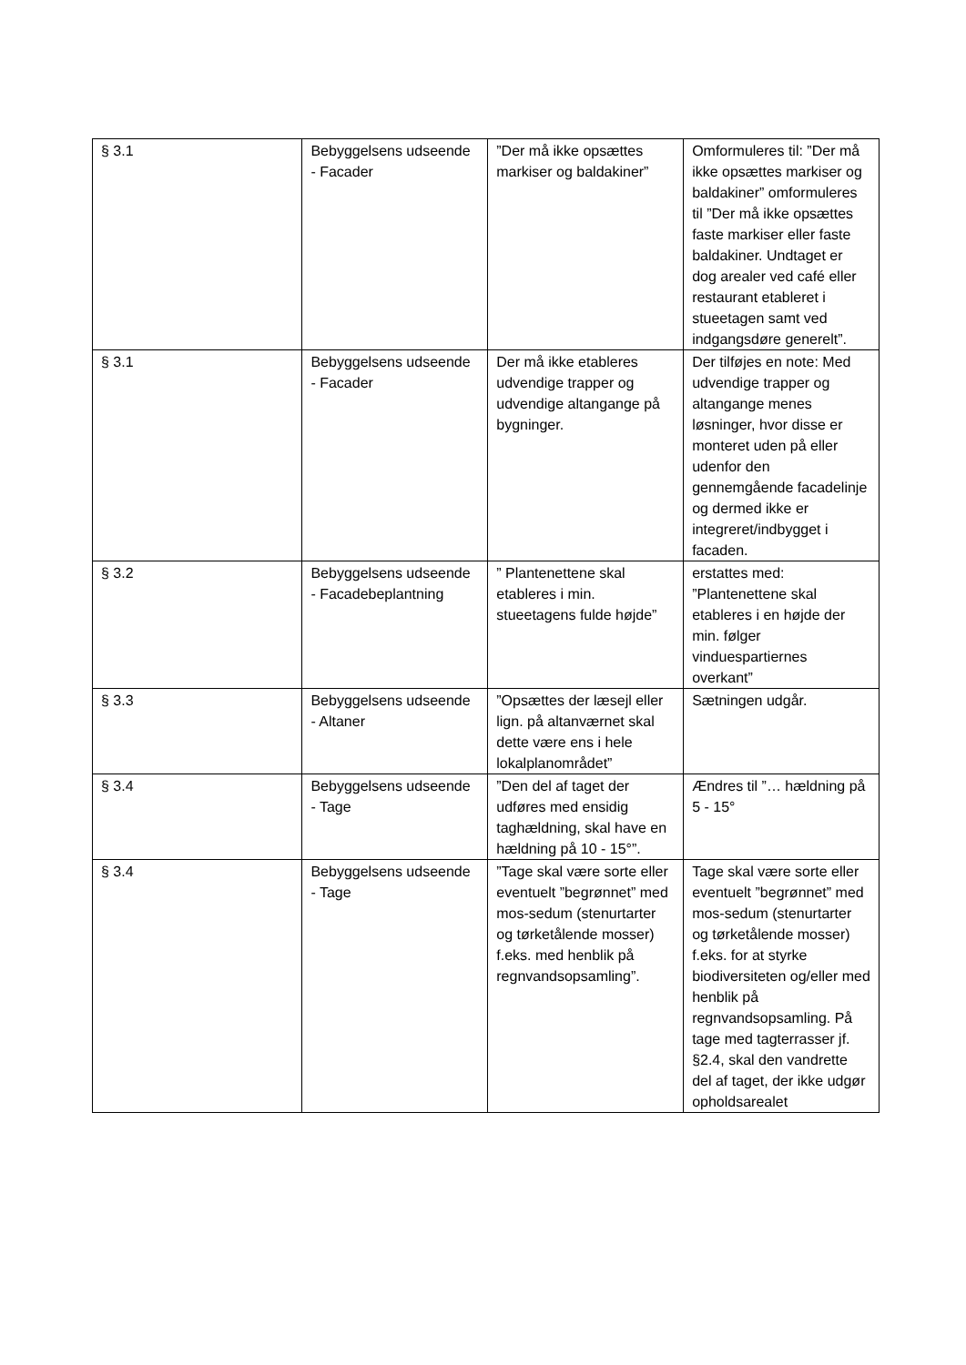| § 3.1 | Bebyggelsens udseende - Facader | ”Der må ikke opsættes markiser og baldakiner” | Omformuleres til: ”Der må ikke opsættes markiser og baldakiner” omformuleres til ”Der må ikke opsættes faste markiser eller faste baldakiner. Undtaget er dog arealer ved café eller restaurant etableret i stueetagen samt ved indgangsdøre generelt”. |
| § 3.1 | Bebyggelsens udseende - Facader | Der må ikke etableres udvendige trapper og udvendige altangange på bygninger. | Der tilføjes en note: Med udvendige trapper og altangange menes løsninger, hvor disse er monteret uden på eller udenfor den gennemgående facadelinje og dermed ikke er integreret/indbygget i facaden. |
| § 3.2 | Bebyggelsens udseende - Facadebeplantning | ” Plantenettene skal etableres i min. stueetagens fulde højde” | erstattes med: ”Plantenettene skal etableres i en højde der min. følger vinduespartiernes overkant” |
| § 3.3 | Bebyggelsens udseende - Altaner | ”Opsættes der læsejl eller lign. på altanværnet skal dette være ens i hele lokalplanområdet” | Sætningen udgår. |
| § 3.4 | Bebyggelsens udseende - Tage | ”Den del af taget der udføres med ensidig taghældning, skal have en hældning på 10 - 15°”. | Ændres til ”… hældning på 5 - 15° |
| § 3.4 | Bebyggelsens udseende - Tage | ”Tage skal være sorte eller eventuelt ”begrønnet” med mos-sedum (stenurtarter og tørketålende mosser) f.eks. med henblik på regnvandsopsamling”. | Tage skal være sorte eller eventuelt ”begrønnet” med mos-sedum (stenurtarter og tørketålende mosser) f.eks. for at styrke biodiversiteten og/eller med henblik på regnvandsopsamling. På tage med tagterrasser jf. §2.4, skal den vandrette del af taget, der ikke udgør opholdsarealet |